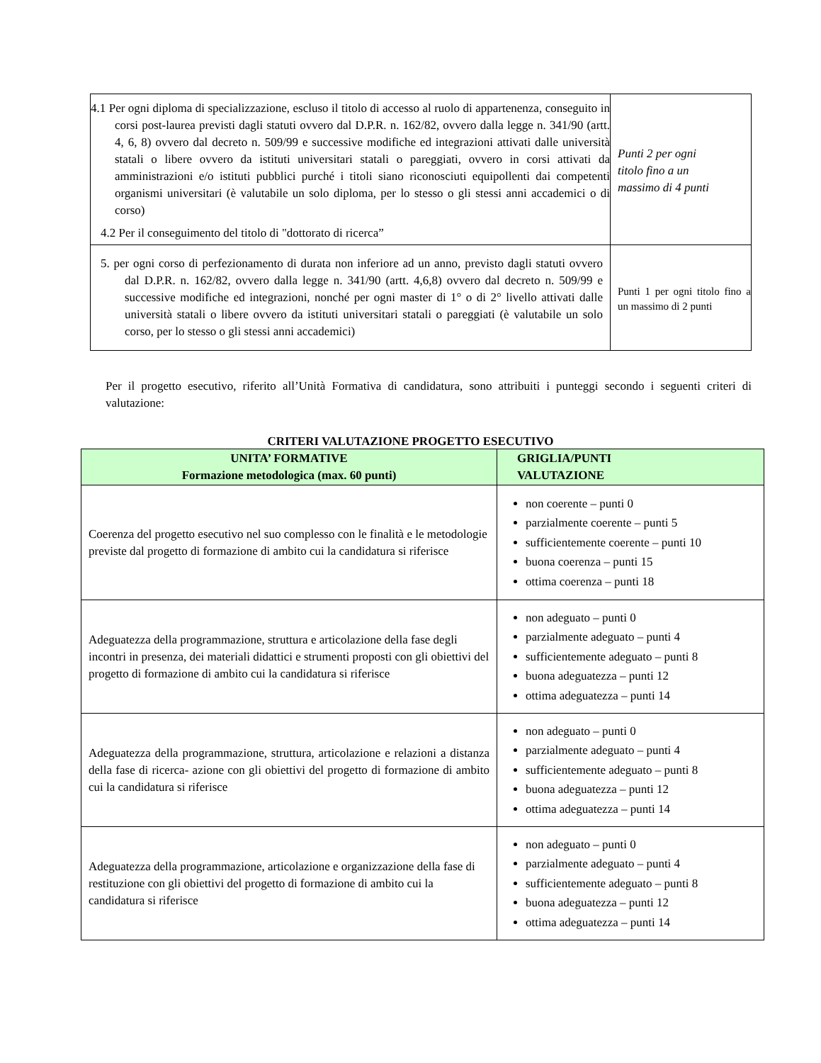| 4.1 Per ogni diploma di specializzazione, escluso il titolo di accesso al ruolo di appartenenza, conseguito in corsi post-laurea previsti dagli statuti ovvero dal D.P.R. n. 162/82, ovvero dalla legge n. 341/90 (artt. 4, 6, 8) ovvero dal decreto n. 509/99 e successive modifiche ed integrazioni attivati dalle università statali o libere ovvero da istituti universitari statali o pareggiati, ovvero in corsi attivati da amministrazioni e/o istituti pubblici purché i titoli siano riconosciuti equipollenti dai competenti organismi universitari (è valutabile un solo diploma, per lo stesso o gli stessi anni accademici o di corso) 4.2 Per il conseguimento del titolo di "dottorato di ricerca” | Punti 2 per ogni titolo fino a un massimo di 4 punti |
| 5. per ogni corso di perfezionamento di durata non inferiore ad un anno, previsto dagli statuti ovvero dal D.P.R. n. 162/82, ovvero dalla legge n. 341/90 (artt. 4,6,8) ovvero dal decreto n. 509/99 e successive modifiche ed integrazioni, nonché per ogni master di 1° o di 2° livello attivati dalle università statali o libere ovvero da istituti universitari statali o pareggiati (è valutabile un solo corso, per lo stesso o gli stessi anni accademici) | Punti 1 per ogni titolo fino a un massimo di 2 punti |
Per il progetto esecutivo, riferito all’Unità Formativa di candidatura, sono attribuiti i punteggi secondo i seguenti criteri di valutazione:
CRITERI VALUTAZIONE PROGETTO ESECUTIVO
| UNITA’ FORMATIVE Formazione metodologica (max. 60 punti) | GRIGLIA/PUNTI VALUTAZIONE |
| --- | --- |
| Coerenza del progetto esecutivo nel suo complesso con le finalità e le metodologie previste dal progetto di formazione di ambito cui la candidatura si riferisce | non coerente – punti 0 parzialmente coerente – punti 5 sufficientemente coerente – punti 10 buona coerenza – punti 15 ottima coerenza – punti 18 |
| Adeguatezza della programmazione, struttura e articolazione della fase degli incontri in presenza, dei materiali didattici e strumenti proposti con gli obiettivi del progetto di formazione di ambito cui la candidatura si riferisce | non adeguato – punti 0 parzialmente adeguato – punti 4 sufficientemente adeguato – punti 8 buona adeguatezza – punti 12 ottima adeguatezza – punti 14 |
| Adeguatezza della programmazione, struttura, articolazione e relazioni a distanza della fase di ricerca- azione con gli obiettivi del progetto di formazione di ambito cui la candidatura si riferisce | non adeguato – punti 0 parzialmente adeguato – punti 4 sufficientemente adeguato – punti 8 buona adeguatezza – punti 12 ottima adeguatezza – punti 14 |
| Adeguatezza della programmazione, articolazione e organizzazione della fase di restituzione con gli obiettivi del progetto di formazione di ambito cui la candidatura si riferisce | non adeguato – punti 0 parzialmente adeguato – punti 4 sufficientemente adeguato – punti 8 buona adeguatezza – punti 12 ottima adeguatezza – punti 14 |